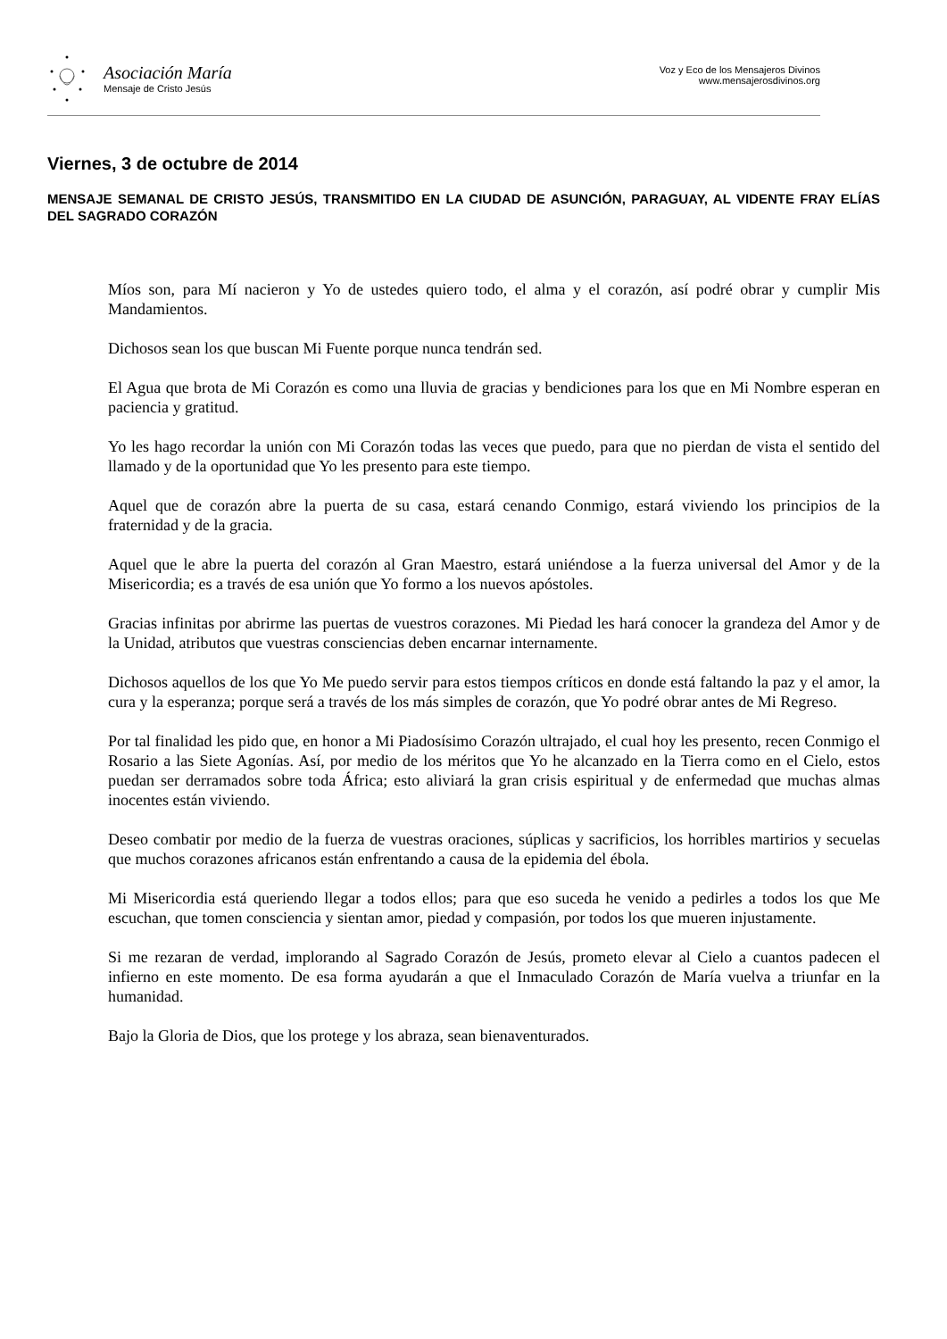Asociación María
Mensaje de Cristo Jesús
Voz y Eco de los Mensajeros Divinos
www.mensajerosdivinos.org
Viernes, 3 de octubre de 2014
MENSAJE SEMANAL DE CRISTO JESÚS, TRANSMITIDO EN LA CIUDAD DE ASUNCIÓN, PARAGUAY, AL VIDENTE FRAY ELÍAS DEL SAGRADO CORAZÓN
Míos son, para Mí nacieron y Yo de ustedes quiero todo, el alma y el corazón, así podré obrar y cumplir Mis Mandamientos.
Dichosos sean los que buscan Mi Fuente porque nunca tendrán sed.
El Agua que brota de Mi Corazón es como una lluvia de gracias y bendiciones para los que en Mi Nombre esperan en paciencia y gratitud.
Yo les hago recordar la unión con Mi Corazón todas las veces que puedo, para que no pierdan de vista el sentido del llamado y de la oportunidad que Yo les presento para este tiempo.
Aquel que de corazón abre la puerta de su casa, estará cenando Conmigo, estará viviendo los principios de la fraternidad y de la gracia.
Aquel que le abre la puerta del corazón al Gran Maestro, estará uniéndose a la fuerza universal del Amor y de la Misericordia; es a través de esa unión que Yo formo a los nuevos apóstoles.
Gracias infinitas por abrirme las puertas de vuestros corazones. Mi Piedad les hará conocer la grandeza del Amor y de la Unidad, atributos que vuestras consciencias deben encarnar internamente.
Dichosos aquellos de los que Yo Me puedo servir para estos tiempos críticos en donde está faltando la paz y el amor, la cura y la esperanza; porque será a través de los más simples de corazón, que Yo podré obrar antes de Mi Regreso.
Por tal finalidad les pido que, en honor a Mi Piadosísimo Corazón ultrajado, el cual hoy les presento, recen Conmigo el Rosario a las Siete Agonías. Así, por medio de los méritos que Yo he alcanzado en la Tierra como en el Cielo, estos puedan ser derramados sobre toda África; esto aliviará la gran crisis espiritual y de enfermedad que muchas almas inocentes están viviendo.
Deseo combatir por medio de la fuerza de vuestras oraciones, súplicas y sacrificios, los horribles martirios y secuelas que muchos corazones africanos están enfrentando a causa de la epidemia del ébola.
Mi Misericordia está queriendo llegar a todos ellos; para que eso suceda he venido a pedirles a todos los que Me escuchan, que tomen consciencia y sientan amor, piedad y compasión, por todos los que mueren injustamente.
Si me rezaran de verdad, implorando al Sagrado Corazón de Jesús, prometo elevar al Cielo a cuantos padecen el infierno en este momento. De esa forma ayudarán a que el Inmaculado Corazón de María vuelva a triunfar en la humanidad.
Bajo la Gloria de Dios, que los protege y los abraza, sean bienaventurados.